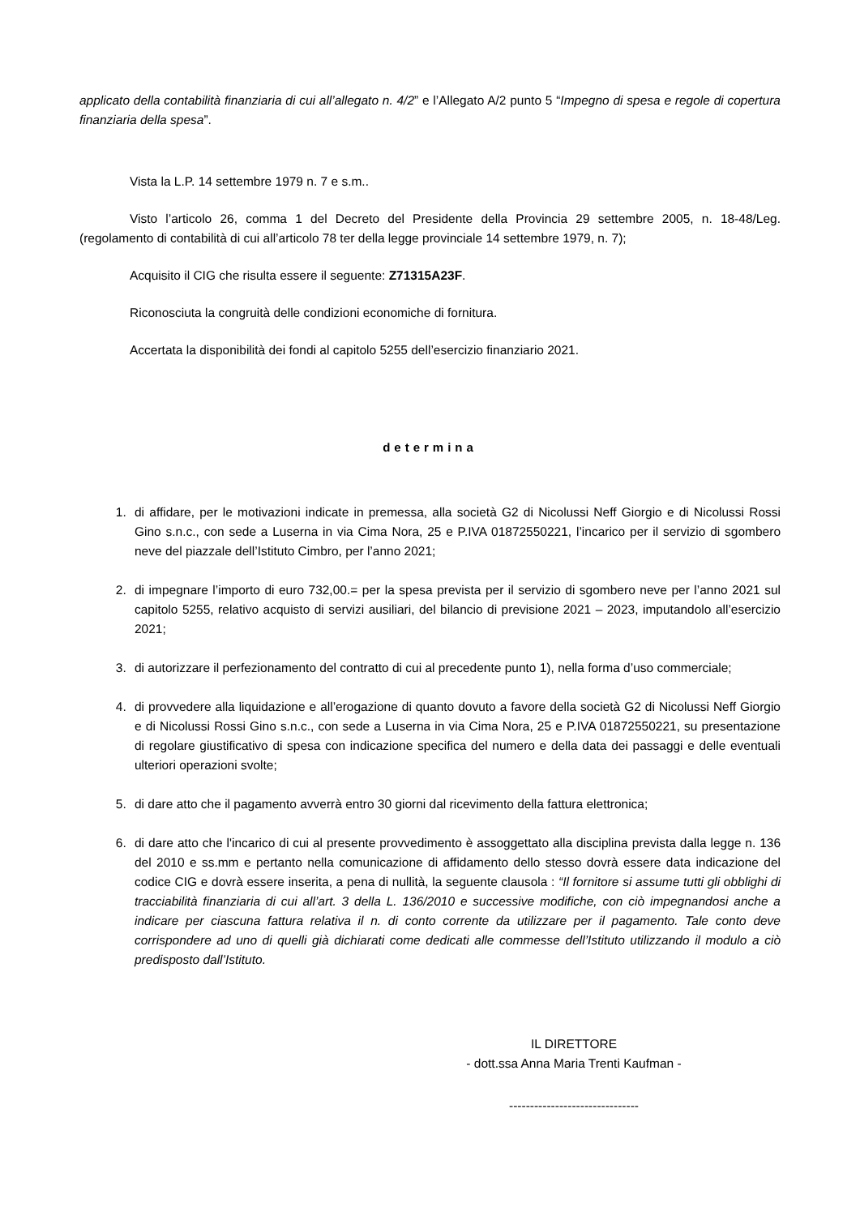applicato della contabilità finanziaria di cui all’allegato n. 4/2” e l’Allegato A/2 punto 5 “Impegno di spesa e regole di copertura finanziaria della spesa”.
Vista la L.P. 14 settembre 1979 n. 7 e s.m..
Visto l’articolo 26, comma 1 del Decreto del Presidente della Provincia 29 settembre 2005, n. 18-48/Leg. (regolamento di contabilità di cui all’articolo 78 ter della legge provinciale 14 settembre 1979, n. 7);
Acquisito il CIG che risulta essere il seguente: Z71315A23F.
Riconosciuta la congruità delle condizioni economiche di fornitura.
Accertata la disponibilità dei fondi al capitolo 5255 dell’esercizio finanziario 2021.
determina
1. di affidare, per le motivazioni indicate in premessa, alla società G2 di Nicolussi Neff Giorgio e di Nicolussi Rossi Gino s.n.c., con sede a Luserna in via Cima Nora, 25 e P.IVA 01872550221, l’incarico per il servizio di sgombero neve del piazzale dell’Istituto Cimbro, per l’anno 2021;
2. di impegnare l’importo di euro 732,00.= per la spesa prevista per il servizio di sgombero neve per l’anno 2021 sul capitolo 5255, relativo acquisto di servizi ausiliari, del bilancio di previsione 2021 – 2023, imputandolo all’esercizio 2021;
3. di autorizzare il perfezionamento del contratto di cui al precedente punto 1), nella forma d’uso commerciale;
4. di provvedere alla liquidazione e all’erogazione di quanto dovuto a favore della società G2 di Nicolussi Neff Giorgio e di Nicolussi Rossi Gino s.n.c., con sede a Luserna in via Cima Nora, 25 e P.IVA 01872550221, su presentazione di regolare giustificativo di spesa con indicazione specifica del numero e della data dei passaggi e delle eventuali ulteriori operazioni svolte;
5. di dare atto che il pagamento avverrà entro 30 giorni dal ricevimento della fattura elettronica;
6. di dare atto che l'incarico di cui al presente provvedimento è assoggettato alla disciplina prevista dalla legge n. 136 del 2010 e ss.mm e pertanto nella comunicazione di affidamento dello stesso dovrà essere data indicazione del codice CIG e dovrà essere inserita, a pena di nullità, la seguente clausola : “Il fornitore si assume tutti gli obblighi di tracciabilità finanziaria di cui all’art. 3 della L. 136/2010 e successive modifiche, con ciò impegnandosi anche a indicare per ciascuna fattura relativa il n. di conto corrente da utilizzare per il pagamento. Tale conto deve corrispondere ad uno di quelli già dichiarati come dedicati alle commesse dell’Istituto utilizzando il modulo a ciò predisposto dall’Istituto.
IL DIRETTORE
- dott.ssa Anna Maria Trenti Kaufman -
-------------------------------